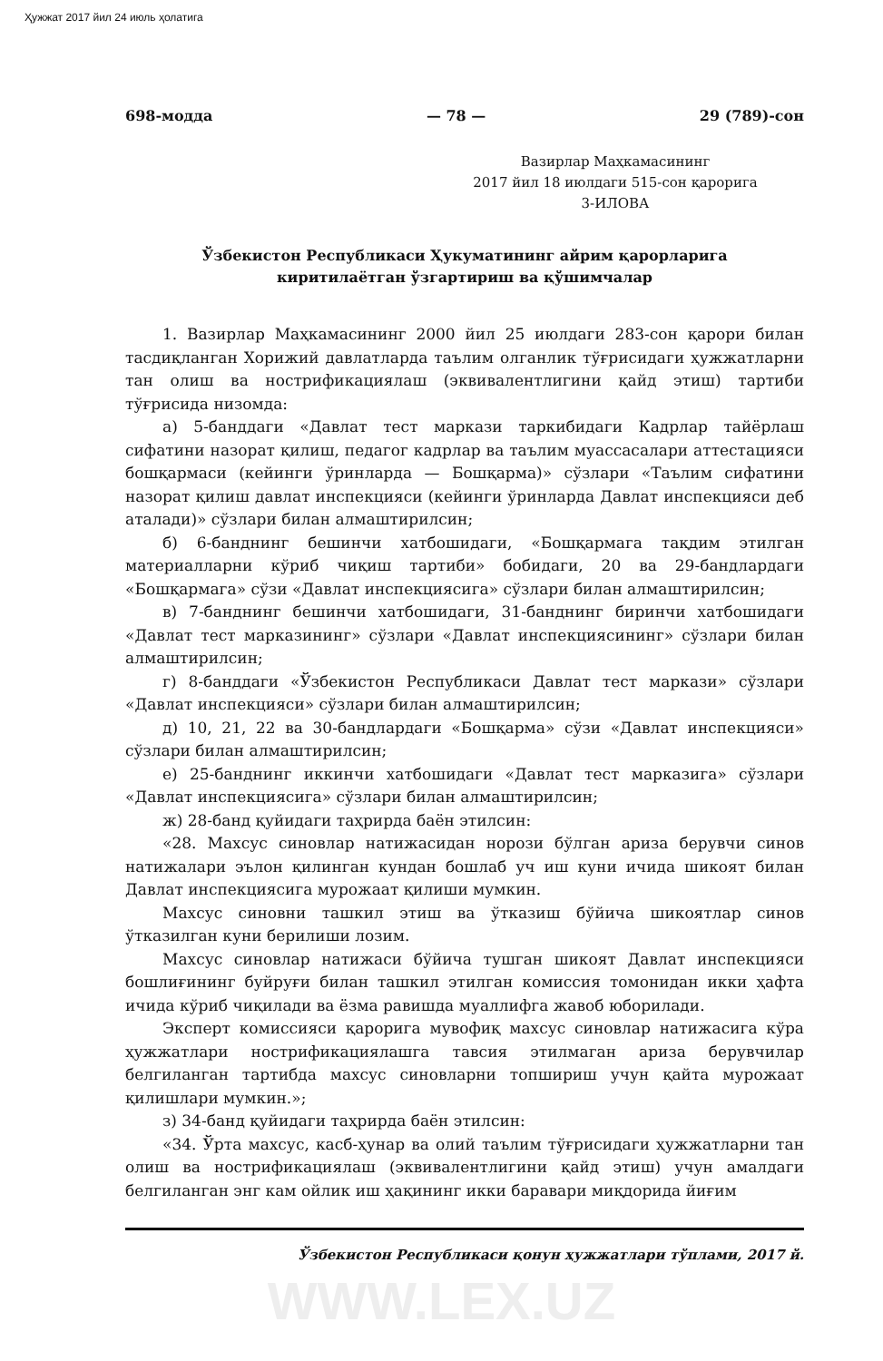Ҳужжат 2017 йил 24 июль ҳолатига
698-модда — 78 — 29 (789)-сон
Вазирлар Маҳкамасининг
2017 йил 18 июлдаги 515-сон қарорига
3-ИЛОВА
Ўзбекистон Республикаси Ҳукуматининг айрим қарорларига
киритилаётган ўзгартириш ва қўшимчалар
1. Вазирлар Маҳкамасининг 2000 йил 25 июлдаги 283-сон қарори билан тасдиқланган Хорижий давлатларда таълим олганлик тўғрисидаги ҳужжатларни тан олиш ва нострификациялаш (эквивалентлигини қайд этиш) тартиби тўғрисида низомда:
а) 5-банддаги «Давлат тест маркази таркибидаги Кадрлар тайёрлаш сифатини назорат қилиш, педагог кадрлар ва таълим муассасалари аттестацияси бошқармаси (кейинги ўринларда — Бошқарма)» сўзлари «Таълим сифатини назорат қилиш давлат инспекцияси (кейинги ўринларда Давлат инспекцияси деб аталади)» сўзлари билан алмаштирилсин;
б) 6-банднинг бешинчи хатбошидаги, «Бошқармага тақдим этилган материалларни кўриб чиқиш тартиби» бобидаги, 20 ва 29-бандлардаги «Бошқармага» сўзи «Давлат инспекциясига» сўзлари билан алмаштирилсин;
в) 7-банднинг бешинчи хатбошидаги, 31-банднинг биринчи хатбошидаги «Давлат тест марказининг» сўзлари «Давлат инспекциясининг» сўзлари билан алмаштирилсин;
г) 8-банддаги «Ўзбекистон Республикаси Давлат тест маркази» сўзлари «Давлат инспекцияси» сўзлари билан алмаштирилсин;
д) 10, 21, 22 ва 30-бандлардаги «Бошқарма» сўзи «Давлат инспекцияси» сўзлари билан алмаштирилсин;
е) 25-банднинг иккинчи хатбошидаги «Давлат тест марказига» сўзлари «Давлат инспекциясига» сўзлари билан алмаштирилсин;
ж) 28-банд қуйидаги таҳрирда баён этилсин:
«28. Махсус синовлар натижасидан норози бўлган ариза берувчи синов натижалари эълон қилинган кундан бошлаб уч иш куни ичида шикоят билан Давлат инспекциясига мурожаат қилиши мумкин.
Махсус синовни ташкил этиш ва ўтказиш бўйича шикоятлар синов ўтказилган куни берилиши лозим.
Махсус синовлар натижаси бўйича тушган шикоят Давлат инспекцияси бошлиғининг буйруғи билан ташкил этилган комиссия томонидан икки ҳафта ичида кўриб чиқилади ва ёзма равишда муаллифга жавоб юборилади.
Эксперт комиссияси қарорига мувофиқ махсус синовлар натижасига кўра ҳужжатлари нострификациялашга тавсия этилмаган ариза берувчилар белгиланган тартибда махсус синовларни топшириш учун қайта мурожаат қилишлари мумкин.»;
з) 34-банд қуйидаги таҳрирда баён этилсин:
«34. Ўрта махсус, касб-ҳунар ва олий таълим тўғрисидаги ҳужжатларни тан олиш ва нострификациялаш (эквивалентлигини қайд этиш) учун амалдаги белгиланган энг кам ойлик иш ҳақининг икки баравари миқдорида йиғим
Ўзбекистон Республикаси қонун ҳужжатлари тўплами, 2017 й.
WWW.LEX.UZ